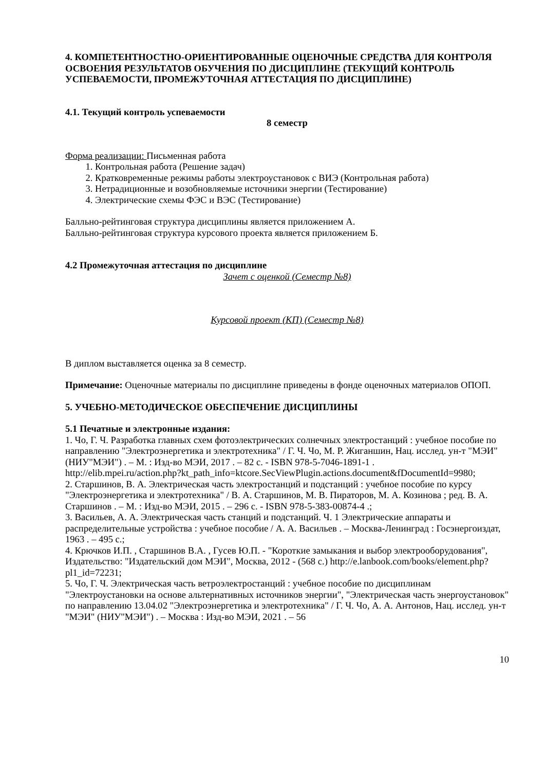4. КОМПЕТЕНТНОСТНО-ОРИЕНТИРОВАННЫЕ ОЦЕНОЧНЫЕ СРЕДСТВА ДЛЯ КОНТРОЛЯ ОСВОЕНИЯ РЕЗУЛЬТАТОВ ОБУЧЕНИЯ ПО ДИСЦИПЛИНЕ (ТЕКУЩИЙ КОНТРОЛЬ УСПЕВАЕМОСТИ, ПРОМЕЖУТОЧНАЯ АТТЕСТАЦИЯ ПО ДИСЦИПЛИНЕ)
4.1. Текущий контроль успеваемости
8 семестр
Форма реализации: Письменная работа
1. Контрольная работа (Решение задач)
2. Кратковременные режимы работы электроустановок с ВИЭ (Контрольная работа)
3. Нетрадиционные и возобновляемые источники энергии (Тестирование)
4. Электрические схемы ФЭС и ВЭС (Тестирование)
Балльно-рейтинговая структура дисциплины является приложением А.
Балльно-рейтинговая структура курсового проекта является приложением Б.
4.2 Промежуточная аттестация по дисциплине
Зачет с оценкой (Семестр №8)
Курсовой проект (КП) (Семестр №8)
В диплом выставляется оценка за 8 семестр.
Примечание: Оценочные материалы по дисциплине приведены в фонде оценочных материалов ОПОП.
5. УЧЕБНО-МЕТОДИЧЕСКОЕ ОБЕСПЕЧЕНИЕ ДИСЦИПЛИНЫ
5.1 Печатные и электронные издания:
1. Чо, Г. Ч. Разработка главных схем фотоэлектрических солнечных электростанций : учебное пособие по направлению "Электроэнергетика и электротехника" / Г. Ч. Чо, М. Р. Жиганшин, Нац. исслед. ун-т "МЭИ" (НИУ"МЭИ") . – М. : Изд-во МЭИ, 2017 . – 82 с. - ISBN 978-5-7046-1891-1 .
http://elib.mpei.ru/action.php?kt_path_info=ktcore.SecViewPlugin.actions.document&fDocumentId=9980;
2. Старшинов, В. А. Электрическая часть электростанций и подстанций : учебное пособие по курсу "Электроэнергетика и электротехника" / В. А. Старшинов, М. В. Пираторов, М. А. Козинова ; ред. В. А. Старшинов . – М. : Изд-во МЭИ, 2015 . – 296 с. - ISBN 978-5-383-00874-4 .;
3. Васильев, А. А. Электрическая часть станций и подстанций. Ч. 1 Электрические аппараты и распределительные устройства : учебное пособие / А. А. Васильев . – Москва-Ленинград : Госэнергоиздат, 1963 . – 495 с.;
4. Крючков И.П. , Старшинов В.А. , Гусев Ю.П. - "Короткие замыкания и выбор электрооборудования", Издательство: "Издательский дом МЭИ", Москва, 2012 - (568 с.) http://e.lanbook.com/books/element.php?pl1_id=72231;
5. Чо, Г. Ч. Электрическая часть ветроэлектростанций : учебное пособие по дисциплинам "Электроустановки на основе альтернативных источников энергии", "Электрическая часть энергоустановок" по направлению 13.04.02 "Электроэнергетика и электротехника" / Г. Ч. Чо, А. А. Антонов, Нац. исслед. ун-т "МЭИ" (НИУ"МЭИ") . – Москва : Изд-во МЭИ, 2021 . – 56
10